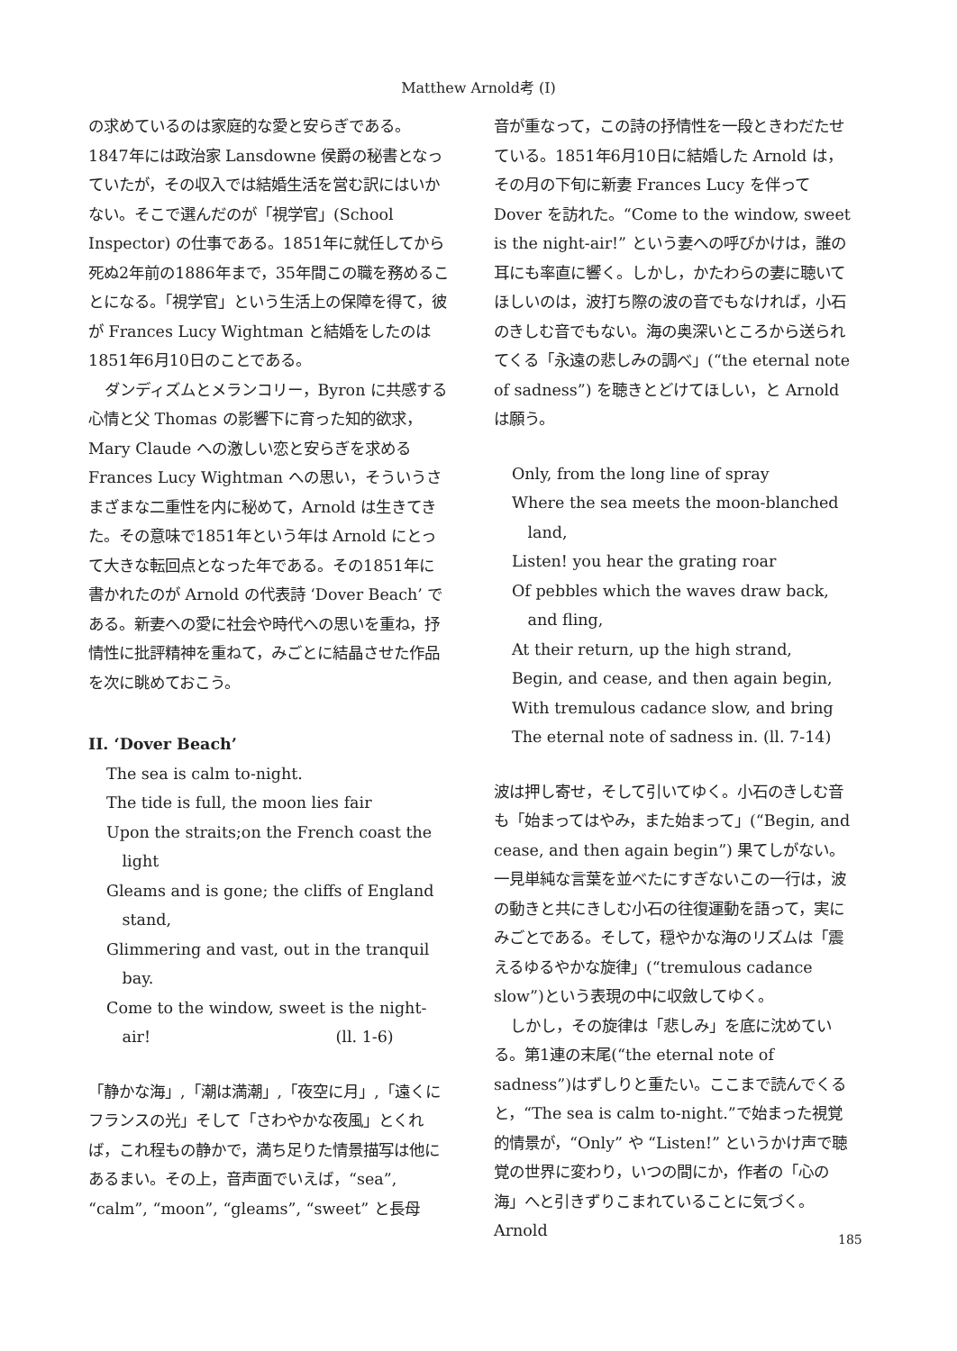Matthew Arnold考 (I)
の求めているのは家庭的な愛と安らぎである。1847年には政治家 Lansdowne 侯爵の秘書となっていたが，その収入では結婚生活を営む訳にはいかない。そこで選んだのが「視学官」(School Inspector) の仕事である。1851年に就任してから死ぬ2年前の1886年まで，35年間この職を務めることになる。「視学官」という生活上の保障を得て，彼が Frances Lucy Wightman と結婚をしたのは1851年6月10日のことである。
ダンディズムとメランコリー，Byron に共感する心情と父 Thomas の影響下に育った知的欲求，Mary Claude への激しい恋と安らぎを求める Frances Lucy Wightman への思い，そういうさまざまな二重性を内に秘めて，Arnold は生きてきた。その意味で1851年という年は Arnold にとって大きな転回点となった年である。その1851年に書かれたのが Arnold の代表詩 ‘Dover Beach’ である。新妻への愛に社会や時代への思いを重ね，抒情性に批評精神を重ねて，みごとに結晶させた作品を次に眺めておこう。
II. ‘Dover Beach’
The sea is calm to-night.
The tide is full, the moon lies fair
Upon the straits;on the French coast the light
Gleams and is gone; the cliffs of England stand,
Glimmering and vast, out in the tranquil bay.
Come to the window, sweet is the night-air! (ll. 1-6)
「静かな海」,「潮は満潮」,「夜空に月」,「遠くにフランスの光」そして「さわやかな夜風」とくれば，これ程もの静かで，満ち足りた情景描写は他にあるまい。その上，音声面でいえば，“sea”, “calm”, “moon”, “gleams”, “sweet” と長母
音が重なって，この詩の抒情性を一段ときわだたせている。1851年6月10日に結婚した Arnold は，その月の下旬に新妻 Frances Lucy を伴って Dover を訪れた。“Come to the window, sweet is the night-air!” という妻への呼びかけは，誰の耳にも率直に響く。しかし，かたわらの妻に聴いてほしいのは，波打ち際の波の音でもなければ，小石のきしむ音でもない。海の奥深いところから送られてくる「永遠の悲しみの調べ」(“the eternal note of sadness”) を聴きとどけてほしい，と Arnold は願う。
Only, from the long line of spray
Where the sea meets the moon-blanched land,
Listen! you hear the grating roar
Of pebbles which the waves draw back, and fling,
At their return, up the high strand,
Begin, and cease, and then again begin,
With tremulous cadance slow, and bring
The eternal note of sadness in. (ll. 7-14)
波は押し寄せ，そして引いてゆく。小石のきしむ音も「始まってはやみ，また始まって」(“Begin, and cease, and then again begin”) 果てしがない。一見単純な言葉を並べたにすぎないこの一行は，波の動きと共にきしむ小石の往復運動を語って，実にみごとである。そして，穏やかな海のリズムは「震えるゆるやかな旋律」(“tremulous cadance slow”)という表現の中に収斂してゆく。
しかし，その旋律は「悲しみ」を底に沈めている。第1連の末尾(“the eternal note of sadness”)はずしりと重たい。ここまで読んでくると，“The sea is calm to-night.”で始まった視覚的情景が，“Only” や “Listen!” というかけ声で聴覚の世界に変わり，いつの間にか，作者の「心の海」へと引きずりこまれていることに気づく。Arnold
185